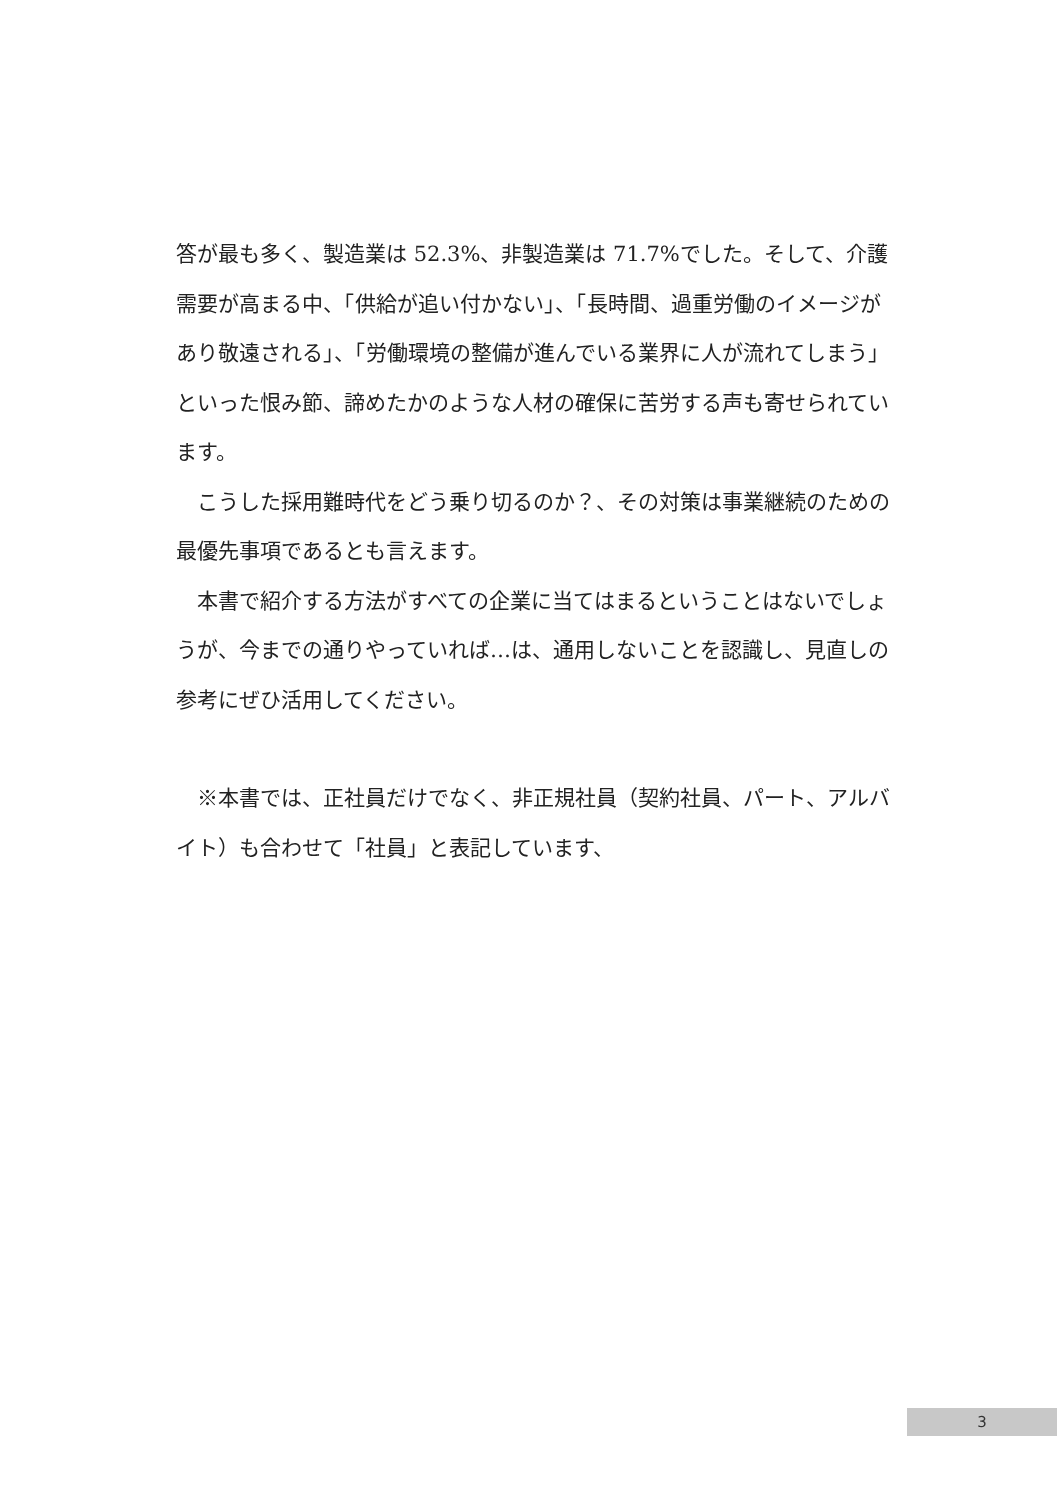答が最も多く、製造業は 52.3%、非製造業は 71.7%でした。そして、介護需要が高まる中、「供給が追い付かない」、「長時間、過重労働のイメージがあり敬遠される」、「労働環境の整備が進んでいる業界に人が流れてしまう」といった恨み節、諦めたかのような人材の確保に苦労する声も寄せられています。
　こうした採用難時代をどう乗り切るのか？、その対策は事業継続のための最優先事項であるとも言えます。
　本書で紹介する方法がすべての企業に当てはまるということはないでしょうが、今までの通りやっていれば…は、通用しないことを認識し、見直しの参考にぜひ活用してください。
　※本書では、正社員だけでなく、非正規社員（契約社員、パート、アルバイト）も合わせて「社員」と表記しています、
3